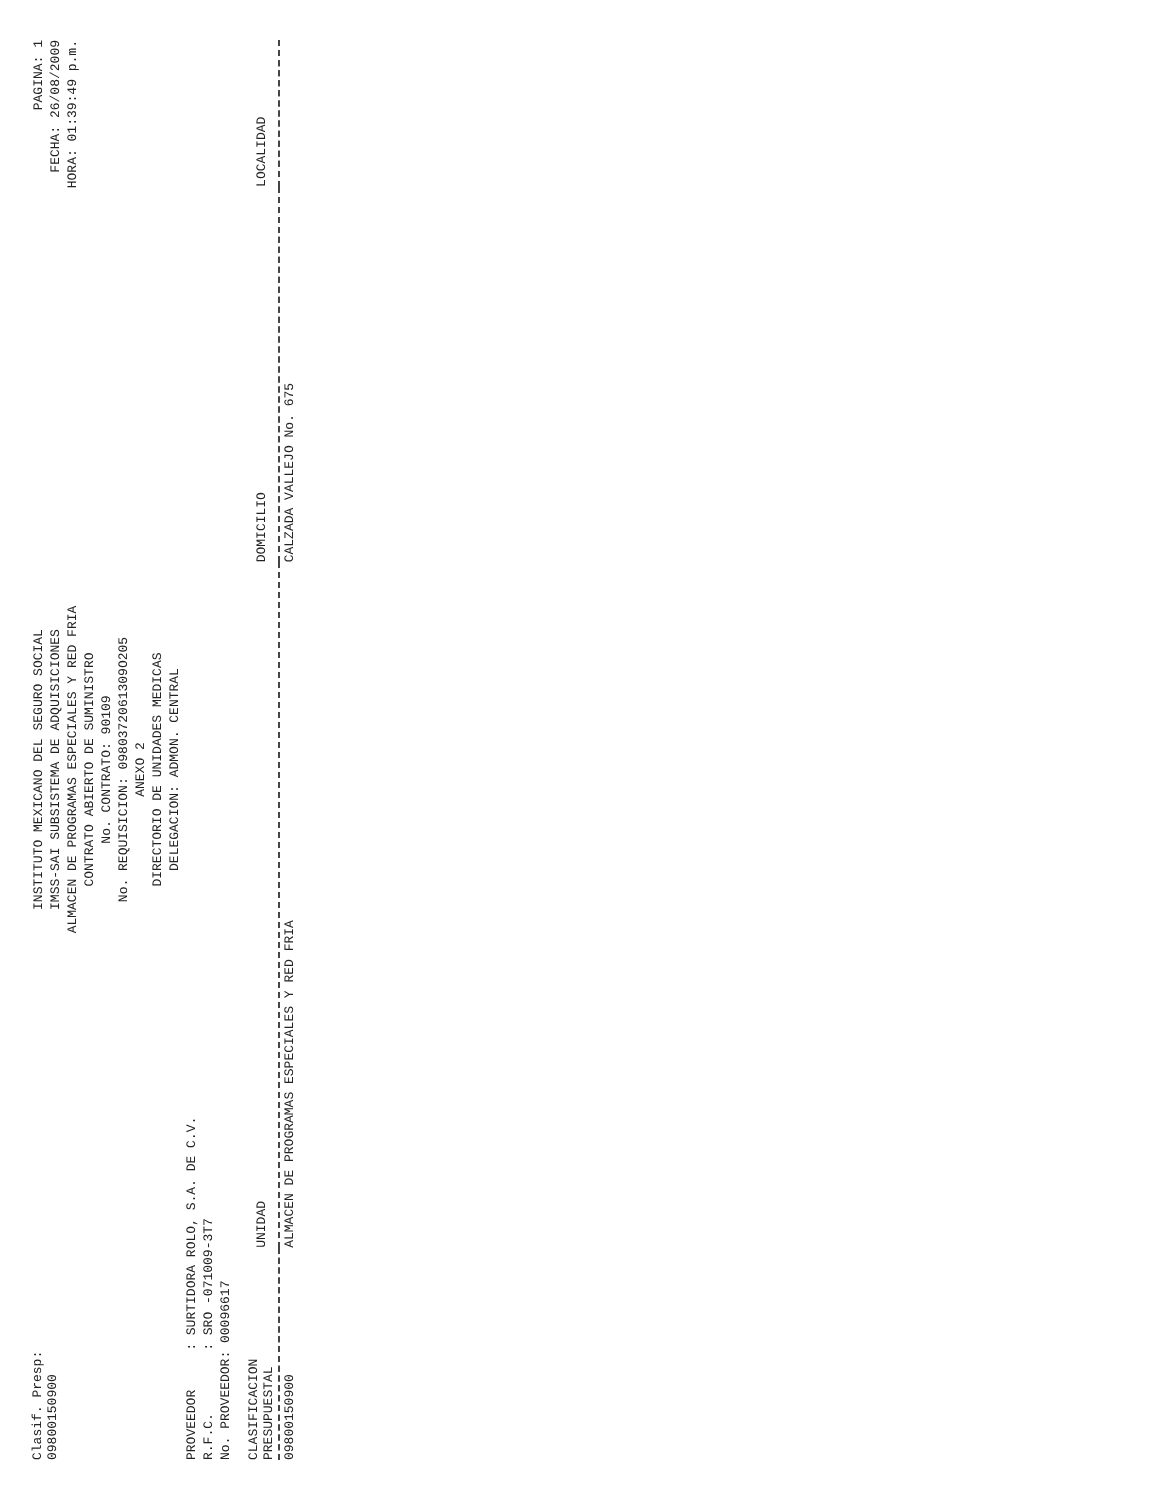Clasif. Presp:
09800150900
INSTITUTO MEXICANO DEL SEGURO SOCIAL
IMSS-SAI SUBSISTEMA DE ADQUISICIONES
ALMACEN DE PROGRAMAS ESPECIALES Y RED FRIA
CONTRATO ABIERTO DE SUMINISTRO
No. CONTRATO: 90109
No. REQUISICION: 0980372061309O205
ANEXO 2
DIRECTORIO DE UNIDADES MEDICAS
DELEGACION: ADMON. CENTRAL
PAGINA: 1
FECHA: 26/08/2009
HORA: 01:39:49 p.m.
PROVEEDOR     : SURTIDORA ROLO, S.A. DE C.V.
R.F.C.        : SRO -071009-3T7
No. PROVEEDOR: 00096617
| CLASIFICACION PRESUPUESTAL | UNIDAD | DOMICILIO | LOCALIDAD |
| --- | --- | --- | --- |
| 09800150900 | ALMACEN DE PROGRAMAS ESPECIALES Y RED FRIA | CALZADA VALLEJO No. 675 | |